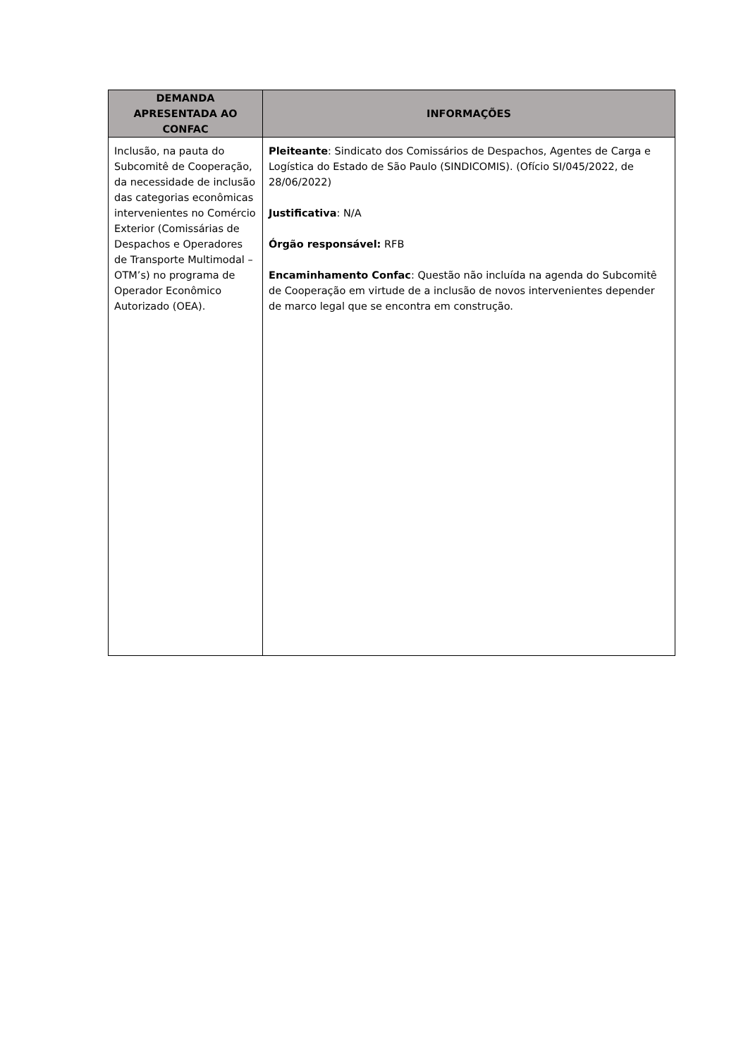| DEMANDA APRESENTADA AO CONFAC | INFORMAÇÕES |
| --- | --- |
| Inclusão, na pauta do Subcomitê de Cooperação, da necessidade de inclusão das categorias econômicas intervenientes no Comércio Exterior (Comissárias de Despachos e Operadores de Transporte Multimodal – OTM’s) no programa de Operador Econômico Autorizado (OEA). | Pleiteante : Sindicato dos Comissários de Despachos, Agentes de Carga e Logística do Estado de São Paulo (SINDICOMIS). (Ofício SI/045/2022, de 28/06/2022) Justificativa : N/A Órgão responsável: RFB Encaminhamento Confac : Questão não incluída na agenda do Subcomitê de Cooperação em virtude de a inclusão de novos intervenientes depender de marco legal que se encontra em construção. |